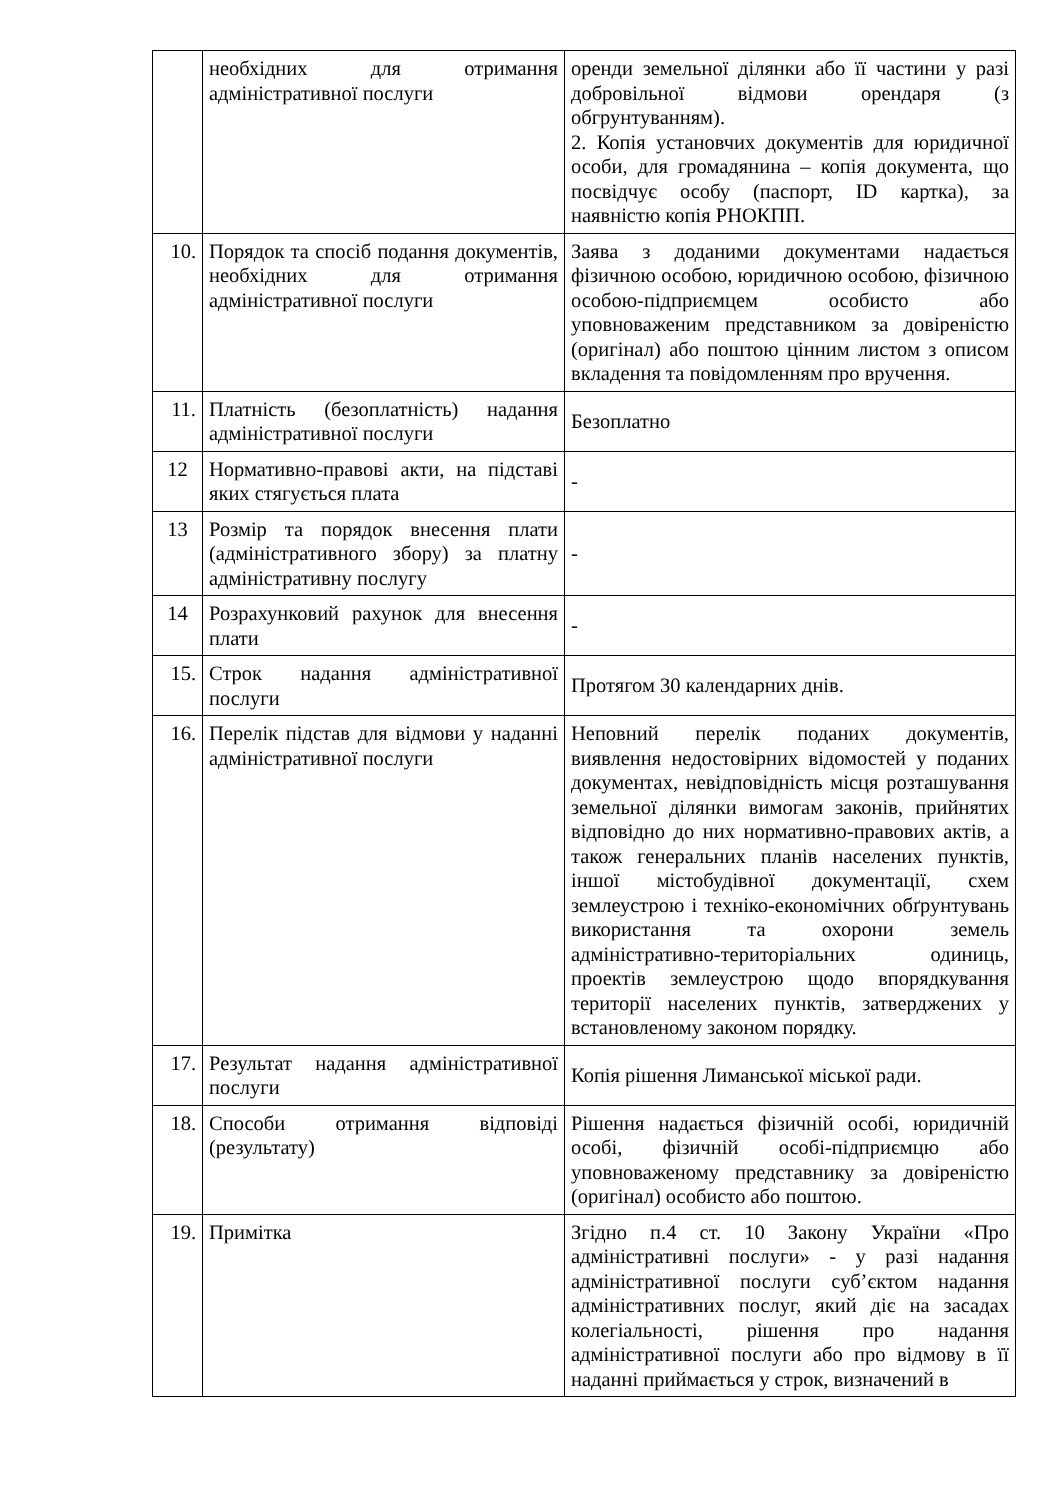| | необхідних для отримання адміністративної послуги | оренди земельної ділянки або її частини у разі добровільної відмови орендаря (з обгрунтуванням). 2. Копія установчих документів для юридичної особи, для громадянина – копія документа, що посвідчує особу (паспорт, ID картка), за наявністю копія РНОКПП. |
| 10. | Порядок та спосіб подання документів, необхідних для отримання адміністративної послуги | Заява з доданими документами надається фізичною особою, юридичною особою, фізичною особою-підприємцем особисто або уповноваженим представником за довіреністю (оригінал) або поштою цінним листом з описом вкладення та повідомленням про вручення. |
| 11. | Платність (безоплатність) надання адміністративної послуги | Безоплатно |
| 12 | Нормативно-правові акти, на підставі яких стягується плата | - |
| 13 | Розмір та порядок внесення плати (адміністративного збору) за платну адміністративну послугу | - |
| 14 | Розрахунковий рахунок для внесення плати | - |
| 15. | Строк надання адміністративної послуги | Протягом 30 календарних днів. |
| 16. | Перелік підстав для відмови у наданні адміністративної послуги | Неповний перелік поданих документів, виявлення недостовірних відомостей у поданих документах, невідповідність місця розташування земельної ділянки вимогам законів, прийнятих відповідно до них нормативно-правових актів, а також генеральних планів населених пунктів, іншої містобудівної документації, схем землеустрою і техніко-економічних обґрунтувань використання та охорони земель адміністративно-територіальних одиниць, проектів землеустрою щодо впорядкування території населених пунктів, затверджених у встановленому законом порядку. |
| 17. | Результат надання адміністративної послуги | Копія рішення Лиманської міської ради. |
| 18. | Способи отримання відповіді (результату) | Рішення надається фізичній особі, юридичній особі, фізичній особі-підприємцю або уповноваженому представнику за довіреністю (оригінал) особисто або поштою. |
| 19. | Примітка | Згідно п.4 ст. 10 Закону України «Про адміністративні послуги» - у разі надання адміністративної послуги суб’єктом надання адміністративних послуг, який діє на засадах колегіальності, рішення про надання адміністративної послуги або про відмову в її наданні приймається у строк, визначений в |